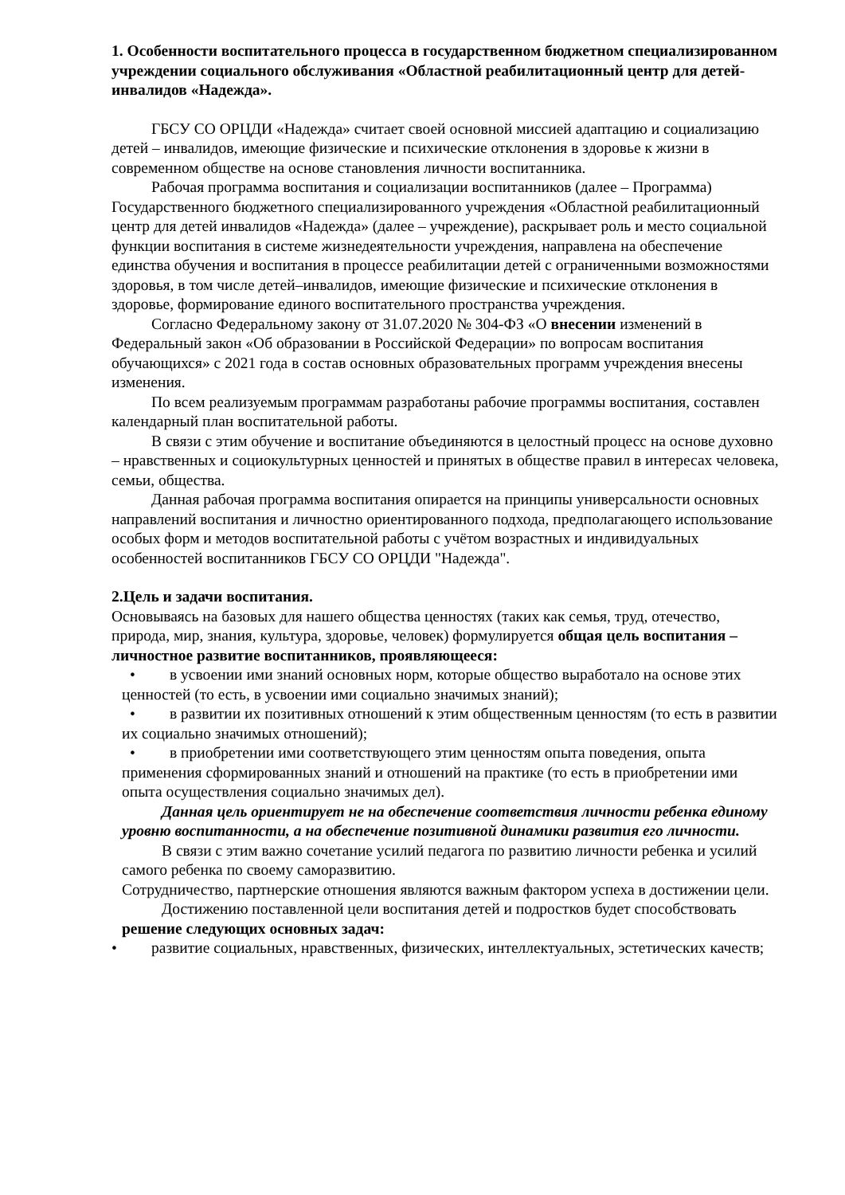1. Особенности воспитательного процесса в государственном бюджетном специализированном учреждении социального обслуживания «Областной реабилитационный центр для детей-инвалидов «Надежда».
ГБСУ СО ОРЦДИ «Надежда» считает своей основной миссией адаптацию и социализацию детей – инвалидов, имеющие физические и психические отклонения в здоровье к жизни в современном обществе на основе становления личности воспитанника.
Рабочая программа воспитания и социализации воспитанников (далее – Программа) Государственного бюджетного специализированного учреждения «Областной реабилитационный центр для детей инвалидов «Надежда» (далее – учреждение), раскрывает роль и место социальной функции воспитания в системе жизнедеятельности учреждения, направлена на обеспечение единства обучения и воспитания в процессе реабилитации детей с ограниченными возможностями здоровья, в том числе детей–инвалидов, имеющие физические и психические отклонения в здоровье, формирование единого воспитательного пространства учреждения.
Согласно Федеральному закону от 31.07.2020 № 304-ФЗ «О внесении изменений в Федеральный закон «Об образовании в Российской Федерации» по вопросам воспитания обучающихся» с 2021 года в состав основных образовательных программ учреждения внесены изменения.
По всем реализуемым программам разработаны рабочие программы воспитания, составлен календарный план воспитательной работы.
В связи с этим обучение и воспитание объединяются в целостный процесс на основе духовно – нравственных и социокультурных ценностей и принятых в обществе правил в интересах человека, семьи, общества.
Данная рабочая программа воспитания опирается на принципы универсальности основных направлений воспитания и личностно ориентированного подхода, предполагающего использование особых форм и методов воспитательной работы с учётом возрастных и индивидуальных особенностей воспитанников ГБСУ СО ОРЦДИ "Надежда".
2.Цель и задачи воспитания.
Основываясь на базовых для нашего общества ценностях (таких как семья, труд, отечество, природа, мир, знания, культура, здоровье, человек) формулируется общая цель воспитания – личностное развитие воспитанников, проявляющееся:
• в усвоении ими знаний основных норм, которые общество выработало на основе этих ценностей (то есть, в усвоении ими социально значимых знаний);
• в развитии их позитивных отношений к этим общественным ценностям (то есть в развитии их социально значимых отношений);
• в приобретении ими соответствующего этим ценностям опыта поведения, опыта применения сформированных знаний и отношений на практике (то есть в приобретении ими опыта осуществления социально значимых дел).
Данная цель ориентирует не на обеспечение соответствия личности ребенка единому уровню воспитанности, а на обеспечение позитивной динамики развития его личности.
В связи с этим важно сочетание усилий педагога по развитию личности ребенка и усилий самого ребенка по своему саморазвитию.
Сотрудничество, партнерские отношения являются важным фактором успеха в достижении цели.
Достижению поставленной цели воспитания детей и подростков будет способствовать решение следующих основных задач:
• развитие социальных, нравственных, физических, интеллектуальных, эстетических качеств;